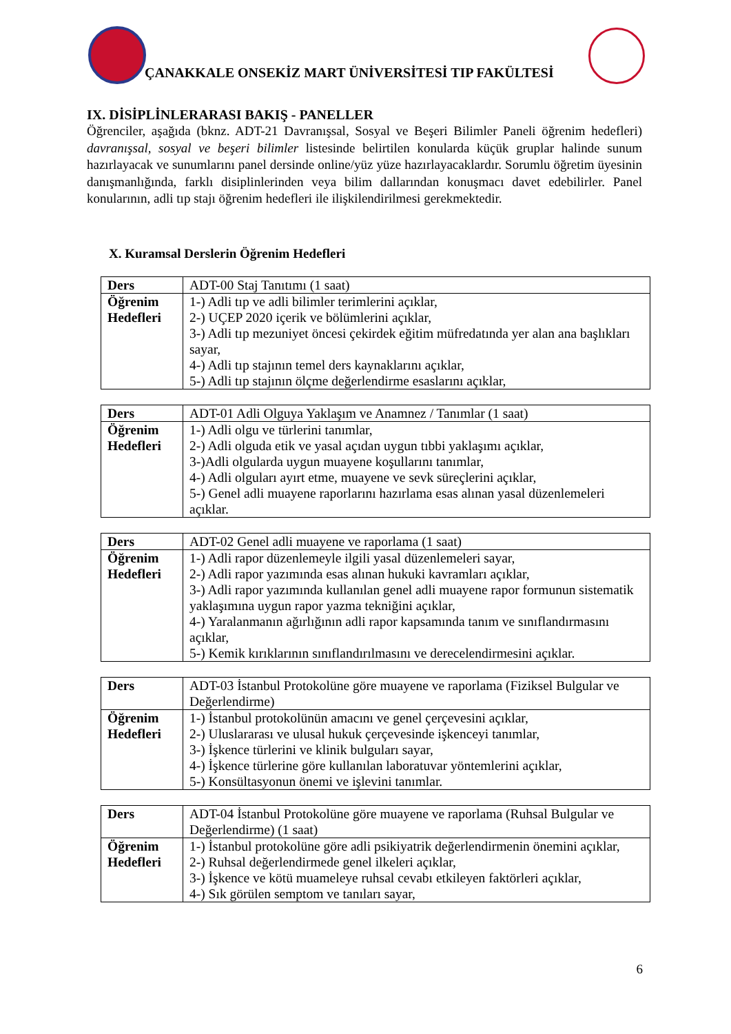ÇANAKKALE ONSEKİZ MART ÜNİVERSİTESİ TIP FAKÜLTESİ
IX. DİSİPLİNLERARASI BAKIŞ - PANELLER
Öğrenciler, aşağıda (bknz. ADT-21 Davranışsal, Sosyal ve Beşeri Bilimler Paneli öğrenim hedefleri) davranışsal, sosyal ve beşeri bilimler listesinde belirtilen konularda küçük gruplar halinde sunum hazırlayacak ve sunumlarını panel dersinde online/yüz yüze hazırlayacaklardır. Sorumlu öğretim üyesinin danışmanlığında, farklı disiplinlerinden veya bilim dallarından konuşmacı davet edebilirler. Panel konularının, adli tıp stajı öğrenim hedefleri ile ilişkilendirilmesi gerekmektedir.
X. Kuramsal Derslerin Öğrenim Hedefleri
| Ders | ADT-00 Staj Tanıtımı (1 saat) |
| Öğrenim Hedefleri | 1-) Adli tıp ve adli bilimler terimlerini açıklar, 2-) UÇEP 2020 içerik ve bölümlerini açıklar, 3-) Adli tıp mezuniyet öncesi çekirdek eğitim müfredatında yer alan ana başlıkları sayar, 4-) Adli tıp stajının temel ders kaynaklarını açıklar, 5-) Adli tıp stajının ölçme değerlendirme esaslarını açıklar, |
| Ders | ADT-01 Adli Olguya Yaklaşım ve Anamnez / Tanımlar (1 saat) |
| Öğrenim Hedefleri | 1-) Adli olgu ve türlerini tanımlar, 2-) Adli olguda etik ve yasal açıdan uygun tıbbi yaklaşımı açıklar, 3-)Adli olgularda uygun muayene koşullarını tanımlar, 4-) Adli olguları ayırt etme, muayene ve sevk süreçlerini açıklar, 5-) Genel adli muayene raporlarını hazırlama esas alınan yasal düzenlemeleri açıklar. |
| Ders | ADT-02 Genel adli muayene ve raporlama (1 saat) |
| Öğrenim Hedefleri | 1-) Adli rapor düzenlemeyle ilgili yasal düzenlemeleri sayar, 2-) Adli rapor yazımında esas alınan hukuki kavramları açıklar, 3-) Adli rapor yazımında kullanılan genel adli muayene rapor formunun sistematik yaklaşımına uygun rapor yazma tekniğini açıklar, 4-) Yaralanmanın ağırlığının adli rapor kapsamında tanım ve sınıflandırmasını açıklar, 5-) Kemik kırıklarının sınıflandırılmasını ve derecelendirmesini açıklar. |
| Ders | ADT-03 İstanbul Protokolüne göre muayene ve raporlama (Fiziksel Bulgular ve Değerlendirme) |
| Öğrenim Hedefleri | 1-) İstanbul protokolünün amacını ve genel çerçevesini açıklar, 2-) Uluslararası ve ulusal hukuk çerçevesinde işkenceyi tanımlar, 3-) İşkence türlerini ve klinik bulguları sayar, 4-) İşkence türlerine göre kullanılan laboratuvar yöntemlerini açıklar, 5-) Konsültasyonun önemi ve işlevini tanımlar. |
| Ders | ADT-04 İstanbul Protokolüne göre muayene ve raporlama (Ruhsal Bulgular ve Değerlendirme) (1 saat) |
| Öğrenim Hedefleri | 1-) İstanbul protokolüne göre adli psikiyatrik değerlendirmenin önemini açıklar, 2-) Ruhsal değerlendirmede genel ilkeleri açıklar, 3-) İşkence ve kötü muameleye ruhsal cevabı etkileyen faktörleri açıklar, 4-) Sık görülen semptom ve tanıları sayar, |
6